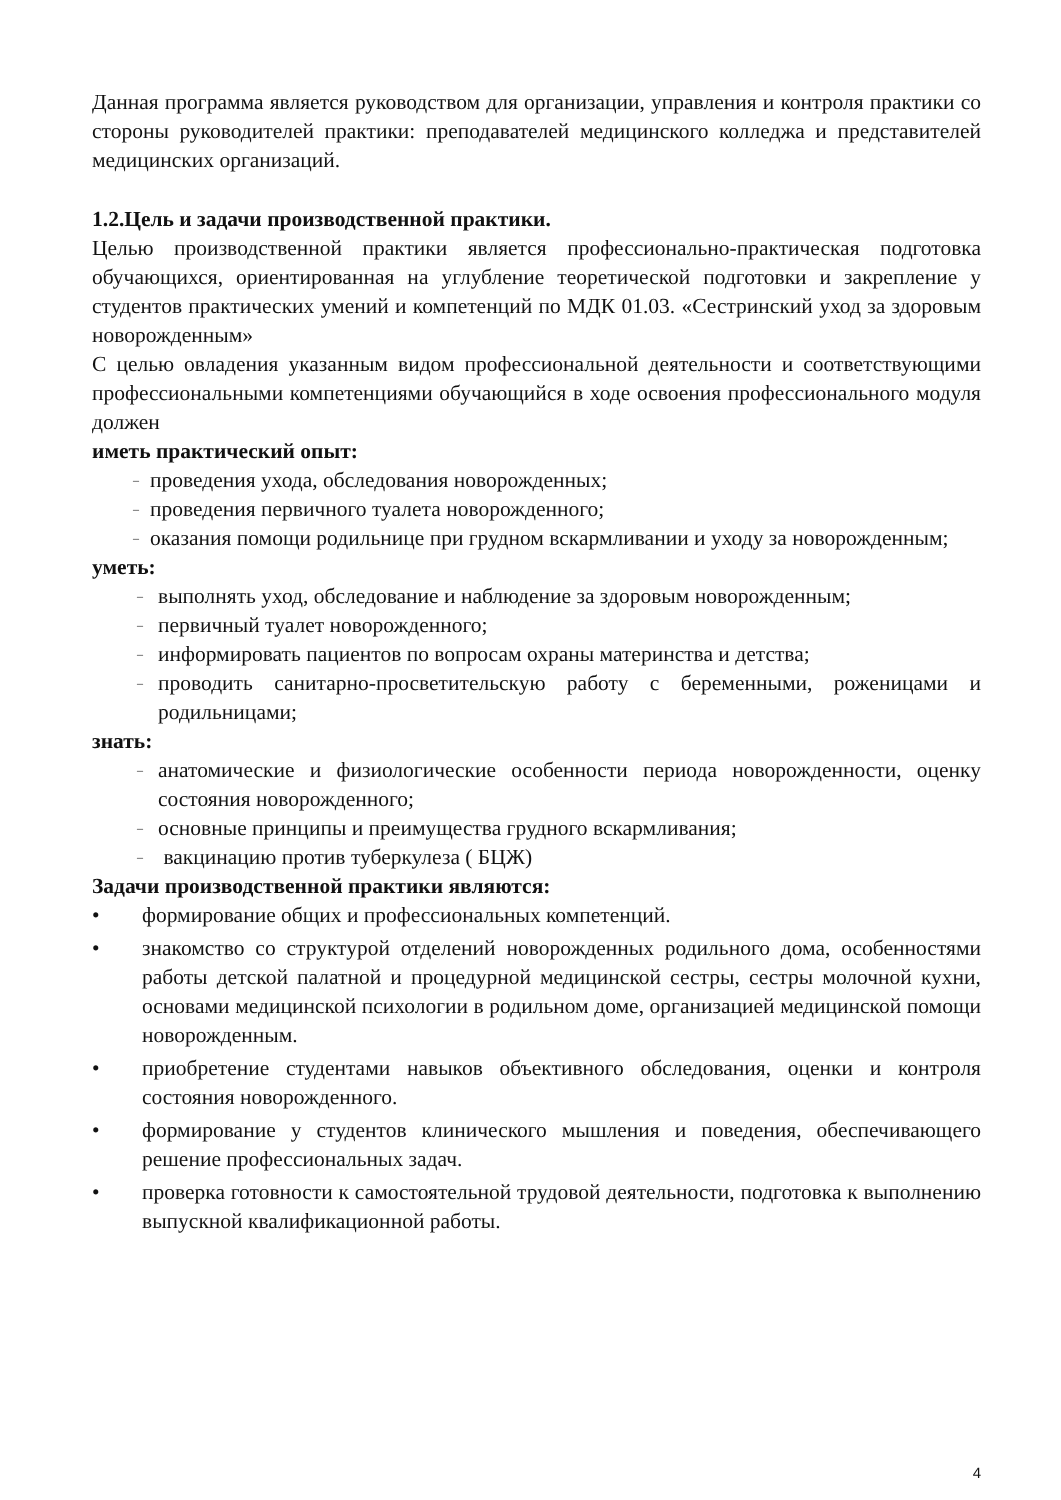Данная программа является руководством для организации, управления и контроля практики со стороны руководителей практики: преподавателей медицинского колледжа и представителей медицинских организаций.
1.2.Цель и задачи производственной практики.
Целью производственной практики является профессионально-практическая подготовка обучающихся, ориентированная на углубление теоретической подготовки и закрепление у студентов практических умений и компетенций по МДК 01.03. «Сестринский уход за здоровым новорожденным»
С целью овладения указанным видом профессиональной деятельности и соответствующими профессиональными компетенциями обучающийся в ходе освоения профессионального модуля должен
иметь практический опыт:
– проведения ухода, обследования новорожденных;
– проведения первичного туалета новорожденного;
– оказания помощи родильнице при грудном вскармливании и уходу за новорожденным;
уметь:
– выполнять уход, обследование и наблюдение за здоровым новорожденным;
– первичный туалет новорожденного;
– информировать пациентов по вопросам охраны материнства и детства;
– проводить санитарно-просветительскую работу с беременными, роженицами и родильницами;
знать:
– анатомические и физиологические особенности периода новорожденности, оценку состояния новорожденного;
– основные принципы и преимущества грудного вскармливания;
– вакцинацию против туберкулеза ( БЦЖ)
Задачи производственной практики являются:
• формирование общих и профессиональных компетенций.
• знакомство со структурой отделений новорожденных родильного дома, особенностями работы детской палатной и процедурной медицинской сестры, сестры молочной кухни, основами медицинской психологии в родильном доме, организацией медицинской помощи новорожденным.
• приобретение студентами навыков объективного обследования, оценки и контроля состояния новорожденного.
• формирование у студентов клинического мышления и поведения, обеспечивающего решение профессиональных задач.
• проверка готовности к самостоятельной трудовой деятельности, подготовка к выполнению выпускной квалификационной работы.
4